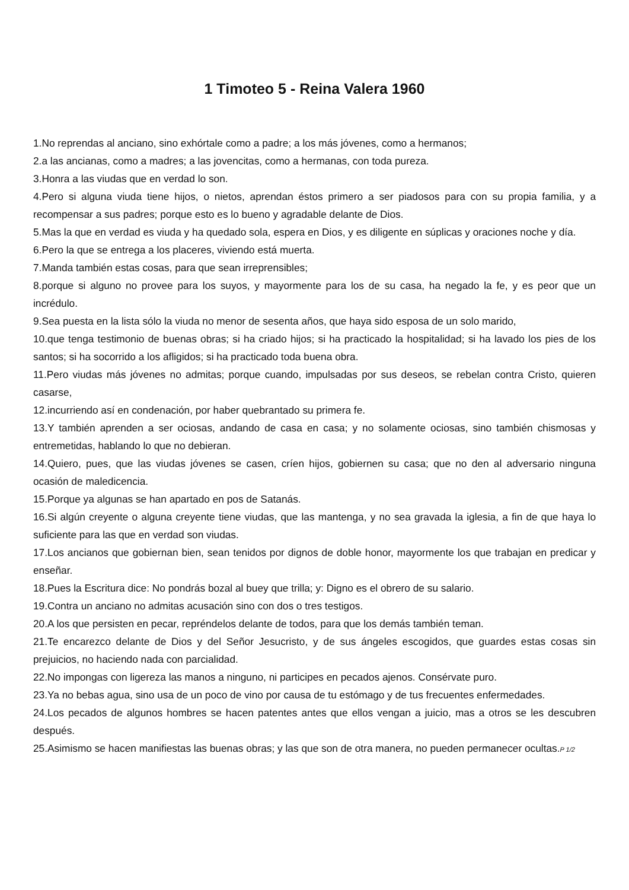1 Timoteo 5 - Reina Valera 1960
1.No reprendas al anciano, sino exhórtale como a padre; a los más jóvenes, como a hermanos;
2.a las ancianas, como a madres; a las jovencitas, como a hermanas, con toda pureza.
3.Honra a las viudas que en verdad lo son.
4.Pero si alguna viuda tiene hijos, o nietos, aprendan éstos primero a ser piadosos para con su propia familia, y a recompensar a sus padres; porque esto es lo bueno y agradable delante de Dios.
5.Mas la que en verdad es viuda y ha quedado sola, espera en Dios, y es diligente en súplicas y oraciones noche y día.
6.Pero la que se entrega a los placeres, viviendo está muerta.
7.Manda también estas cosas, para que sean irreprensibles;
8.porque si alguno no provee para los suyos, y mayormente para los de su casa, ha negado la fe, y es peor que un incrédulo.
9.Sea puesta en la lista sólo la viuda no menor de sesenta años, que haya sido esposa de un solo marido,
10.que tenga testimonio de buenas obras; si ha criado hijos; si ha practicado la hospitalidad; si ha lavado los pies de los santos; si ha socorrido a los afligidos; si ha practicado toda buena obra.
11.Pero viudas más jóvenes no admitas; porque cuando, impulsadas por sus deseos, se rebelan contra Cristo, quieren casarse,
12.incurriendo así en condenación, por haber quebrantado su primera fe.
13.Y también aprenden a ser ociosas, andando de casa en casa; y no solamente ociosas, sino también chismosas y entremetidas, hablando lo que no debieran.
14.Quiero, pues, que las viudas jóvenes se casen, críen hijos, gobiernen su casa; que no den al adversario ninguna ocasión de maledicencia.
15.Porque ya algunas se han apartado en pos de Satanás.
16.Si algún creyente o alguna creyente tiene viudas, que las mantenga, y no sea gravada la iglesia, a fin de que haya lo suficiente para las que en verdad son viudas.
17.Los ancianos que gobiernan bien, sean tenidos por dignos de doble honor, mayormente los que trabajan en predicar y enseñar.
18.Pues la Escritura dice: No pondrás bozal al buey que trilla; y: Digno es el obrero de su salario.
19.Contra un anciano no admitas acusación sino con dos o tres testigos.
20.A los que persisten en pecar, repréndelos delante de todos, para que los demás también teman.
21.Te encarezco delante de Dios y del Señor Jesucristo, y de sus ángeles escogidos, que guardes estas cosas sin prejuicios, no haciendo nada con parcialidad.
22.No impongas con ligereza las manos a ninguno, ni participes en pecados ajenos. Consérvate puro.
23.Ya no bebas agua, sino usa de un poco de vino por causa de tu estómago y de tus frecuentes enfermedades.
24.Los pecados de algunos hombres se hacen patentes antes que ellos vengan a juicio, mas a otros se les descubren después.
25.Asimismo se hacen manifiestas las buenas obras; y las que son de otra manera, no pueden permanecer ocultas.P 1/2